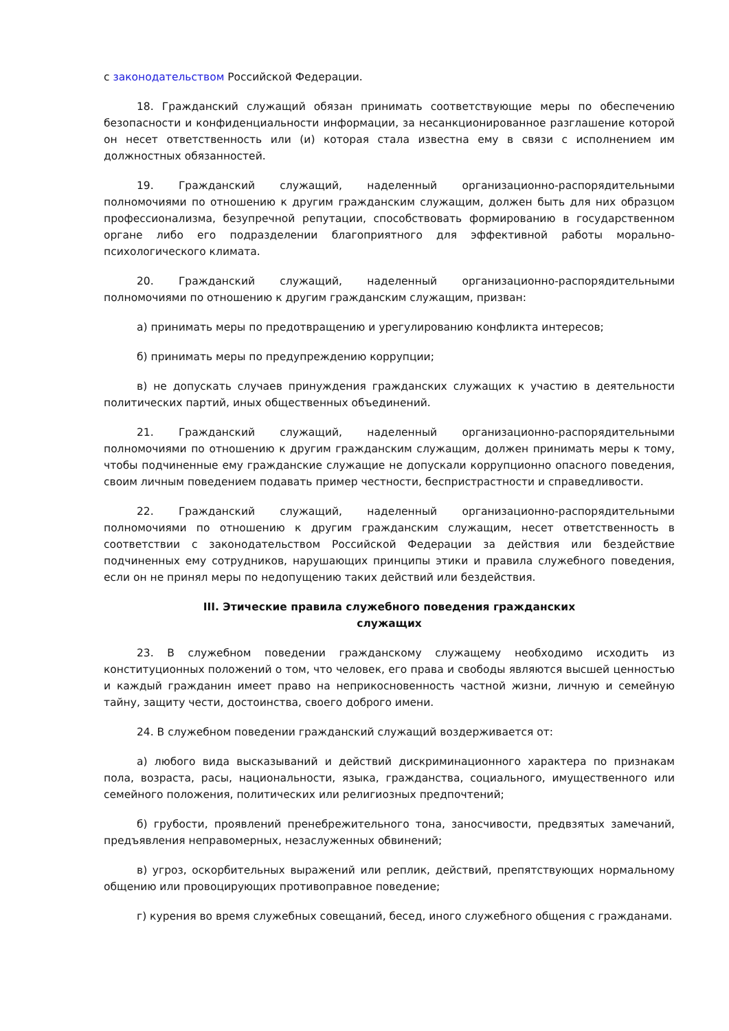с законодательством Российской Федерации.
18. Гражданский служащий обязан принимать соответствующие меры по обеспечению безопасности и конфиденциальности информации, за несанкционированное разглашение которой он несет ответственность или (и) которая стала известна ему в связи с исполнением им должностных обязанностей.
19. Гражданский служащий, наделенный организационно-распорядительными полномочиями по отношению к другим гражданским служащим, должен быть для них образцом профессионализма, безупречной репутации, способствовать формированию в государственном органе либо его подразделении благоприятного для эффективной работы морально-психологического климата.
20. Гражданский служащий, наделенный организационно-распорядительными полномочиями по отношению к другим гражданским служащим, призван:
а) принимать меры по предотвращению и урегулированию конфликта интересов;
б) принимать меры по предупреждению коррупции;
в) не допускать случаев принуждения гражданских служащих к участию в деятельности политических партий, иных общественных объединений.
21. Гражданский служащий, наделенный организационно-распорядительными полномочиями по отношению к другим гражданским служащим, должен принимать меры к тому, чтобы подчиненные ему гражданские служащие не допускали коррупционно опасного поведения, своим личным поведением подавать пример честности, беспристрастности и справедливости.
22. Гражданский служащий, наделенный организационно-распорядительными полномочиями по отношению к другим гражданским служащим, несет ответственность в соответствии с законодательством Российской Федерации за действия или бездействие подчиненных ему сотрудников, нарушающих принципы этики и правила служебного поведения, если он не принял меры по недопущению таких действий или бездействия.
III. Этические правила служебного поведения гражданских
служащих
23. В служебном поведении гражданскому служащему необходимо исходить из конституционных положений о том, что человек, его права и свободы являются высшей ценностью и каждый гражданин имеет право на неприкосновенность частной жизни, личную и семейную тайну, защиту чести, достоинства, своего доброго имени.
24. В служебном поведении гражданский служащий воздерживается от:
а) любого вида высказываний и действий дискриминационного характера по признакам пола, возраста, расы, национальности, языка, гражданства, социального, имущественного или семейного положения, политических или религиозных предпочтений;
б) грубости, проявлений пренебрежительного тона, заносчивости, предвзятых замечаний, предъявления неправомерных, незаслуженных обвинений;
в) угроз, оскорбительных выражений или реплик, действий, препятствующих нормальному общению или провоцирующих противоправное поведение;
г) курения во время служебных совещаний, бесед, иного служебного общения с гражданами.